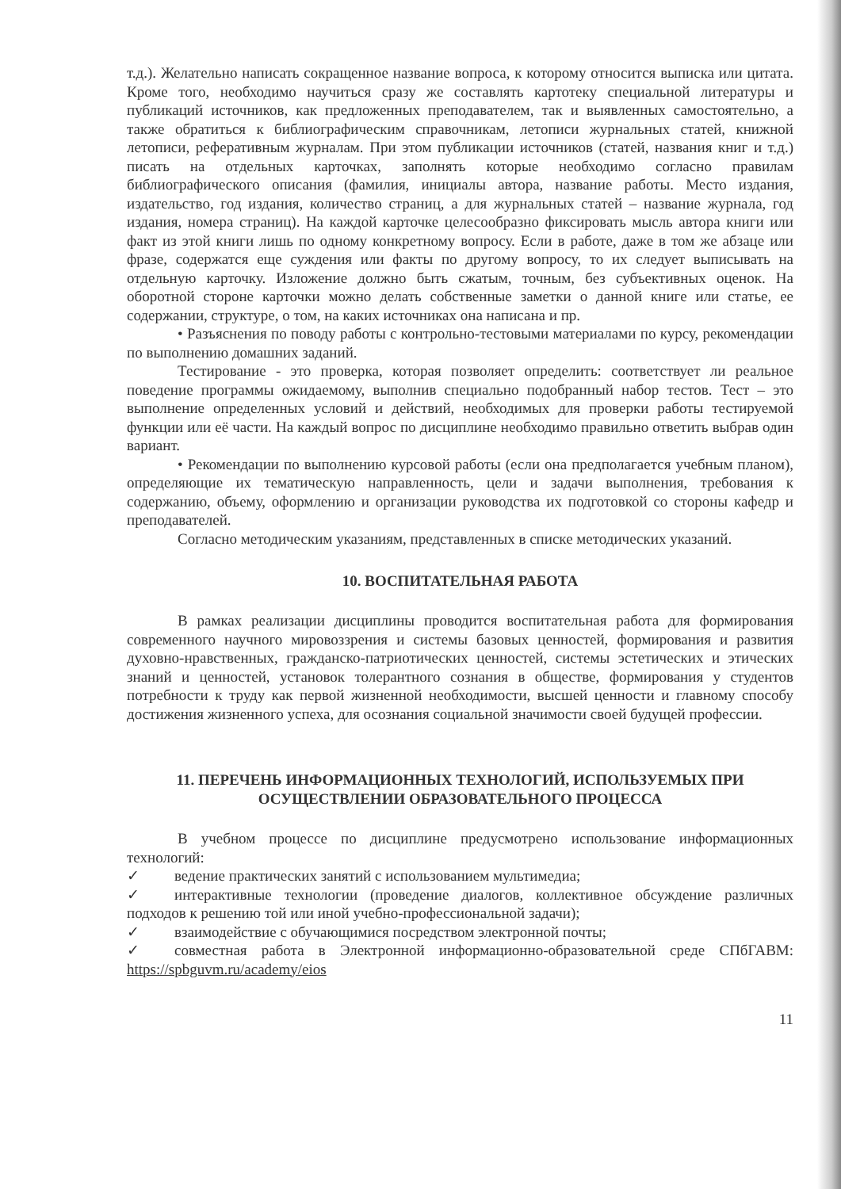т.д.). Желательно написать сокращенное название вопроса, к которому относится выписка или цитата. Кроме того, необходимо научиться сразу же составлять картотеку специальной литературы и публикаций источников, как предложенных преподавателем, так и выявленных самостоятельно, а также обратиться к библиографическим справочникам, летописи журнальных статей, книжной летописи, реферативным журналам. При этом публикации источников (статей, названия книг и т.д.) писать на отдельных карточках, заполнять которые необходимо согласно правилам библиографического описания (фамилия, инициалы автора, название работы. Место издания, издательство, год издания, количество страниц, а для журнальных статей – название журнала, год издания, номера страниц). На каждой карточке целесообразно фиксировать мысль автора книги или факт из этой книги лишь по одному конкретному вопросу. Если в работе, даже в том же абзаце или фразе, содержатся еще суждения или факты по другому вопросу, то их следует выписывать на отдельную карточку. Изложение должно быть сжатым, точным, без субъективных оценок. На оборотной стороне карточки можно делать собственные заметки о данной книге или статье, ее содержании, структуре, о том, на каких источниках она написана и пр.
• Разъяснения по поводу работы с контрольно-тестовыми материалами по курсу, рекомендации по выполнению домашних заданий.
Тестирование - это проверка, которая позволяет определить: соответствует ли реальное поведение программы ожидаемому, выполнив специально подобранный набор тестов. Тест – это выполнение определенных условий и действий, необходимых для проверки работы тестируемой функции или её части. На каждый вопрос по дисциплине необходимо правильно ответить выбрав один вариант.
• Рекомендации по выполнению курсовой работы (если она предполагается учебным планом), определяющие их тематическую направленность, цели и задачи выполнения, требования к содержанию, объему, оформлению и организации руководства их подготовкой со стороны кафедр и преподавателей.
Согласно методическим указаниям, представленных в списке методических указаний.
10. ВОСПИТАТЕЛЬНАЯ РАБОТА
В рамках реализации дисциплины проводится воспитательная работа для формирования современного научного мировоззрения и системы базовых ценностей, формирования и развития духовно-нравственных, гражданско-патриотических ценностей, системы эстетических и этических знаний и ценностей, установок толерантного сознания в обществе, формирования у студентов потребности к труду как первой жизненной необходимости, высшей ценности и главному способу достижения жизненного успеха, для осознания социальной значимости своей будущей профессии.
11. ПЕРЕЧЕНЬ ИНФОРМАЦИОННЫХ ТЕХНОЛОГИЙ, ИСПОЛЬЗУЕМЫХ ПРИ ОСУЩЕСТВЛЕНИИ ОБРАЗОВАТЕЛЬНОГО ПРОЦЕССА
В учебном процессе по дисциплине предусмотрено использование информационных технологий:
✓ ведение практических занятий с использованием мультимедиа;
✓ интерактивные технологии (проведение диалогов, коллективное обсуждение различных подходов к решению той или иной учебно-профессиональной задачи);
✓ взаимодействие с обучающимися посредством электронной почты;
✓ совместная работа в Электронной информационно-образовательной среде СПбГАВМ: https://spbguvm.ru/academy/eios
11